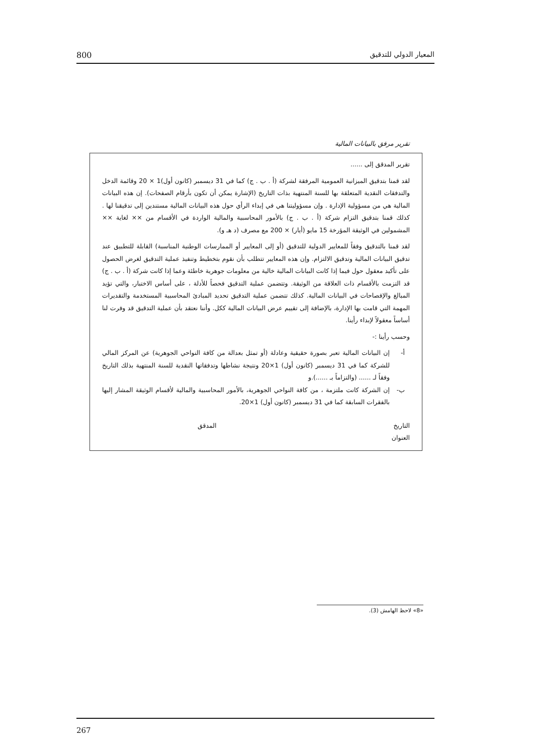800 المعيار الدولي للتدقيق
تقرير مرفق بالبيانات المالية
تقرير المدقق إلى ......
لقد قمنا بتدقيق الميزانية العمومية المرفقة لشركة (أ . ب . ج) كما في 31 ديسمبر (كانون أول)1 × 20 وقائمة الدخل والتدفقات النقدية المتعلقة بها للسنة المنتهية بذات التاريخ (الإشارة يمكن أن تكون بأرقام الصفحات). إن هذه البيانات المالية هي من مسؤولية الإدارة . وإن مسؤوليتنا هي في إبداء الرأي حول هذه البيانات المالية مستندين إلى تدقيقنا لها . كذلك قمنا بتدقيق التزام شركة (أ . ب . ج) بالأمور المحاسبية والمالية الواردة في الأقسام من ×× لغاية ×× المشمولين في الوثيقة المؤرخة 15 مايو (أيار) × 200 مع مصرف (د هـ و).
لقد قمنا بالتدقيق وفقاً للمعايير الدولية للتدقيق (أو إلى المعايير أو الممارسات الوطنية المناسبة) القابلة للتطبيق عند تدقيق البيانات المالية وتدقيق الالتزام. وإن هذه المعايير تتطلب بأن نقوم بتخطيط وتنفيذ عملية التدقيق لغرض الحصول على تأكيد معقول حول فيما إذا كانت البيانات المالية خالية من معلومات جوهرية خاطئة وعما إذا كانت شركة (أ . ب . ج) قد التزمت بالأقسام ذات العلاقة من الوثيقة. وتتضمن عملية التدقيق فحصاً للأدلة ، على أساس الاختبار، والتي تؤيد المبالغ والإفصاحات في البيانات المالية. كذلك تتضمن عملية التدقيق تحديد المبادئ المحاسبية المستخدمة والتقديرات المهمة التي قامت بها الإدارة، بالإضافة إلى تقييم عرض البيانات المالية ككل. وأننا نعتقد بأن عملية التدقيق قد وفرت لنا أساساً معقولاً لإبداء رأينا.
وحسب رأينا :-
أ- إن البيانات المالية تعبر بصورة حقيقية وعادلة (أو تمثل بعدالة من كافة النواحي الجوهرية) عن المركز المالي للشركة كما في 31 ديسمبر (كانون أول) 1×20 ونتيجة نشاطها وتدفقاتها النقدية للسنة المنتهية بذلك التاريخ وفقاً لـ ...... (والتزاماً بـ ......).و
ب- إن الشركة كانت ملتزمة ، من كافة النواحي الجوهرية، بالأمور المحاسبية والمالية لأقسام الوثيقة المشار إليها بالفقرات السابقة كما في 31 ديسمبر (كانون أول) 1×20.
التاريخ المدقق
العنوان
«8» لاحظ الهامش (3).
267